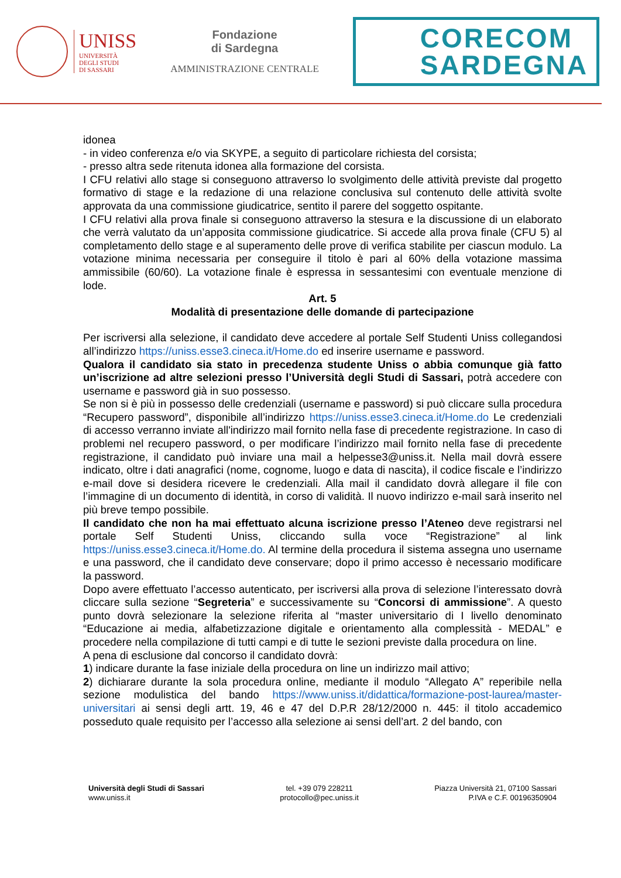UNISS
UNIVERSITÀ
DEGLI STUDI
DI SASSARI
Fondazione
di Sardegna
AMMINISTRAZIONE CENTRALE
CORECOM
SARDEGNA
idonea
- in video conferenza e/o via SKYPE, a seguito di particolare richiesta del corsista;
- presso altra sede ritenuta idonea alla formazione del corsista.
I CFU relativi allo stage si conseguono attraverso lo svolgimento delle attività previste dal progetto formativo di stage e la redazione di una relazione conclusiva sul contenuto delle attività svolte approvata da una commissione giudicatrice, sentito il parere del soggetto ospitante.
I CFU relativi alla prova finale si conseguono attraverso la stesura e la discussione di un elaborato che verrà valutato da un’apposita commissione giudicatrice. Si accede alla prova finale (CFU 5) al completamento dello stage e al superamento delle prove di verifica stabilite per ciascun modulo. La votazione minima necessaria per conseguire il titolo è pari al 60% della votazione massima ammissibile (60/60). La votazione finale è espressa in sessantesimi con eventuale menzione di lode.
Art. 5
Modalità di presentazione delle domande di partecipazione
Per iscriversi alla selezione, il candidato deve accedere al portale Self Studenti Uniss collegandosi all’indirizzo https://uniss.esse3.cineca.it/Home.do ed inserire username e password.
Qualora il candidato sia stato in precedenza studente Uniss o abbia comunque già fatto un’iscrizione ad altre selezioni presso l’Università degli Studi di Sassari, potrà accedere con username e password già in suo possesso.
Se non si è più in possesso delle credenziali (username e password) si può cliccare sulla procedura “Recupero password”, disponibile all’indirizzo https://uniss.esse3.cineca.it/Home.do Le credenziali di accesso verranno inviate all'indirizzo mail fornito nella fase di precedente registrazione. In caso di problemi nel recupero password, o per modificare l’indirizzo mail fornito nella fase di precedente registrazione, il candidato può inviare una mail a helpesse3@uniss.it. Nella mail dovrà essere indicato, oltre i dati anagrafici (nome, cognome, luogo e data di nascita), il codice fiscale e l’indirizzo e-mail dove si desidera ricevere le credenziali. Alla mail il candidato dovrà allegare il file con l’immagine di un documento di identità, in corso di validità. Il nuovo indirizzo e-mail sarà inserito nel più breve tempo possibile.
Il candidato che non ha mai effettuato alcuna iscrizione presso l’Ateneo deve registrarsi nel portale Self Studenti Uniss, cliccando sulla voce “Registrazione” al link https://uniss.esse3.cineca.it/Home.do. Al termine della procedura il sistema assegna uno username e una password, che il candidato deve conservare; dopo il primo accesso è necessario modificare la password.
Dopo avere effettuato l’accesso autenticato, per iscriversi alla prova di selezione l’interessato dovrà cliccare sulla sezione “Segreteria” e successivamente su “Concorsi di ammissione”. A questo punto dovrà selezionare la selezione riferita al “master universitario di I livello denominato “Educazione ai media, alfabetizzazione digitale e orientamento alla complessità - MEDAL” e procedere nella compilazione di tutti campi e di tutte le sezioni previste dalla procedura on line.
A pena di esclusione dal concorso il candidato dovrà:
1) indicare durante la fase iniziale della procedura on line un indirizzo mail attivo;
2) dichiarare durante la sola procedura online, mediante il modulo “Allegato A” reperibile nella sezione modulistica del bando https://www.uniss.it/didattica/formazione-post-laurea/master-universitari ai sensi degli artt. 19, 46 e 47 del D.P.R 28/12/2000 n. 445: il titolo accademico posseduto quale requisito per l’accesso alla selezione ai sensi dell’art. 2 del bando, con
Università degli Studi di Sassari
www.uniss.it
tel. +39 079 228211
protocollo@pec.uniss.it
Piazza Università 21, 07100 Sassari
P.IVA e C.F. 00196350904